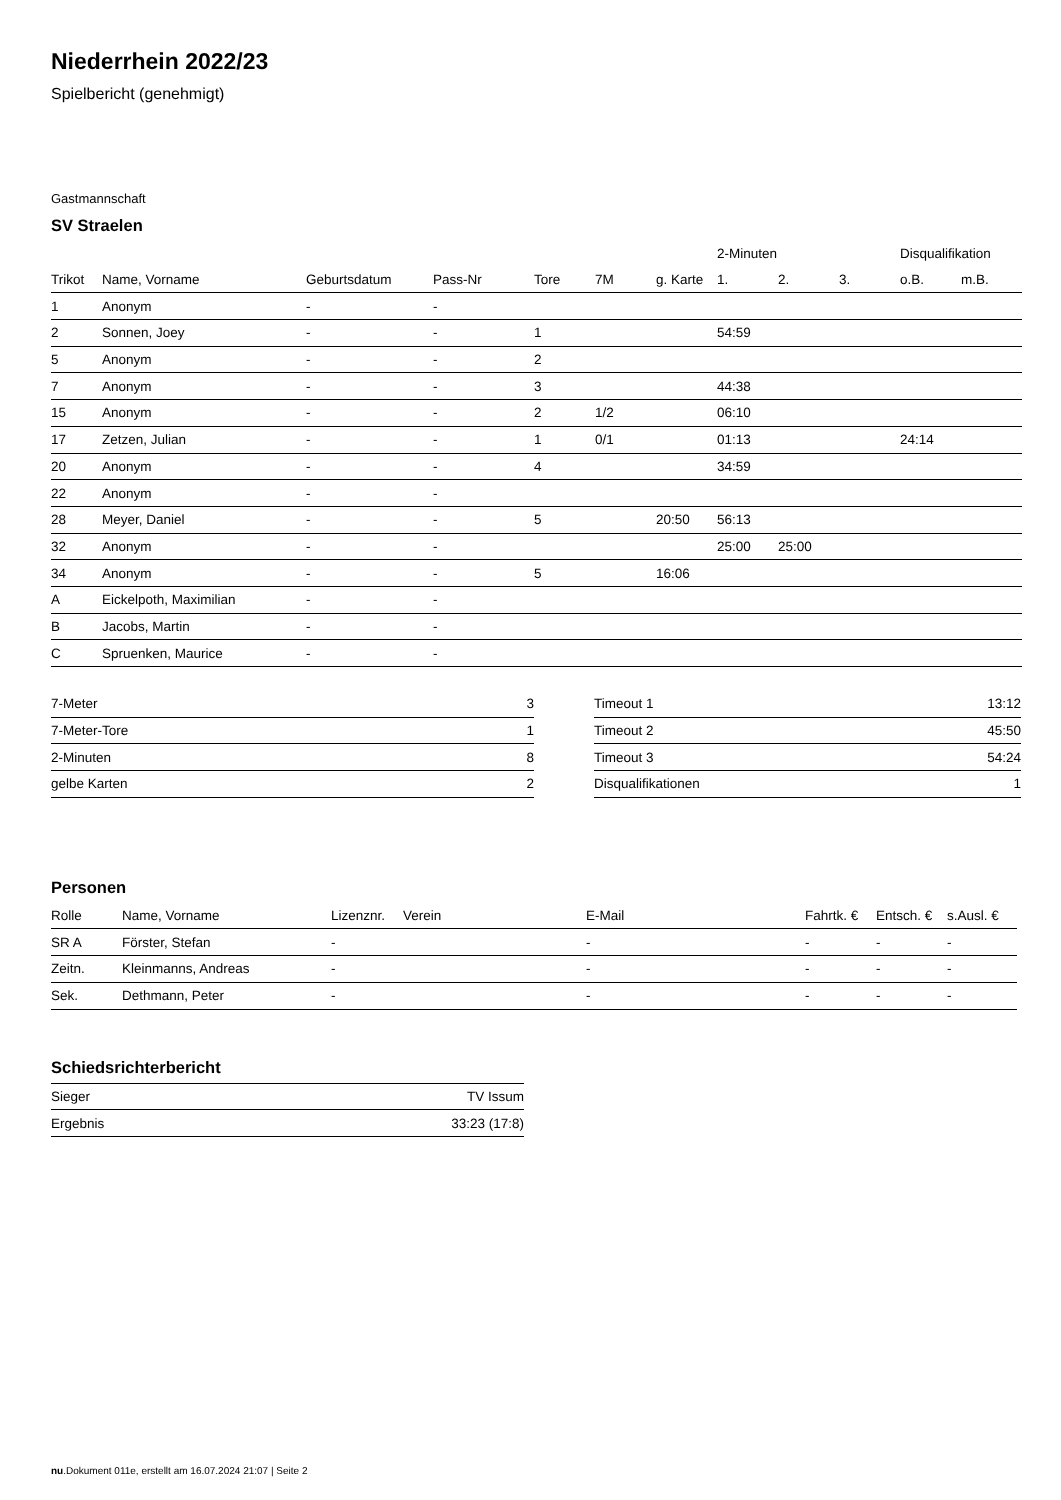Niederrhein 2022/23
Spielbericht (genehmigt)
Gastmannschaft
SV Straelen
| | | | | | | | 2-Minuten | | | Disqualifikation | |
| --- | --- | --- | --- | --- | --- | --- | --- | --- | --- | --- | --- |
| Trikot | Name, Vorname | Geburtsdatum | Pass-Nr | Tore | 7M | g. Karte | 1. | 2. | 3. | o.B. | m.B. |
| 1 | Anonym | - | - | | | | | | | | |
| 2 | Sonnen, Joey | - | - | 1 | | | 54:59 | | | | |
| 5 | Anonym | - | - | 2 | | | | | | | |
| 7 | Anonym | - | - | 3 | | | 44:38 | | | | |
| 15 | Anonym | - | - | 2 | 1/2 | | 06:10 | | | | |
| 17 | Zetzen, Julian | - | - | 1 | 0/1 | | 01:13 | | | 24:14 | |
| 20 | Anonym | - | - | 4 | | | 34:59 | | | | |
| 22 | Anonym | - | - | | | | | | | | |
| 28 | Meyer, Daniel | - | - | 5 | | 20:50 | 56:13 | | | | |
| 32 | Anonym | - | - | | | | 25:00 | 25:00 | | | |
| 34 | Anonym | - | - | 5 | | 16:06 | | | | | |
| A | Eickelpoth, Maximilian | - | - | | | | | | | | |
| B | Jacobs, Martin | - | - | | | | | | | | |
| C | Spruenken, Maurice | - | - | | | | | | | | |
| 7-Meter | 3 |
| 7-Meter-Tore | 1 |
| 2-Minuten | 8 |
| gelbe Karten | 2 |
| Timeout 1 | 13:12 |
| Timeout 2 | 45:50 |
| Timeout 3 | 54:24 |
| Disqualifikationen | 1 |
Personen
| Rolle | Name, Vorname | Lizenznr. | Verein | E-Mail | Fahrtk. € | Entsch. € | s.Ausl. € |
| --- | --- | --- | --- | --- | --- | --- | --- |
| SR A | Förster, Stefan | - | | - | - | - | - |
| Zeitn. | Kleinmanns, Andreas | - | | - | - | - | - |
| Sek. | Dethmann, Peter | - | | - | - | - | - |
Schiedsrichterbericht
| Sieger | TV Issum |
| Ergebnis | 33:23 (17:8) |
nu.Dokument 011e, erstellt am 16.07.2024 21:07 | Seite 2